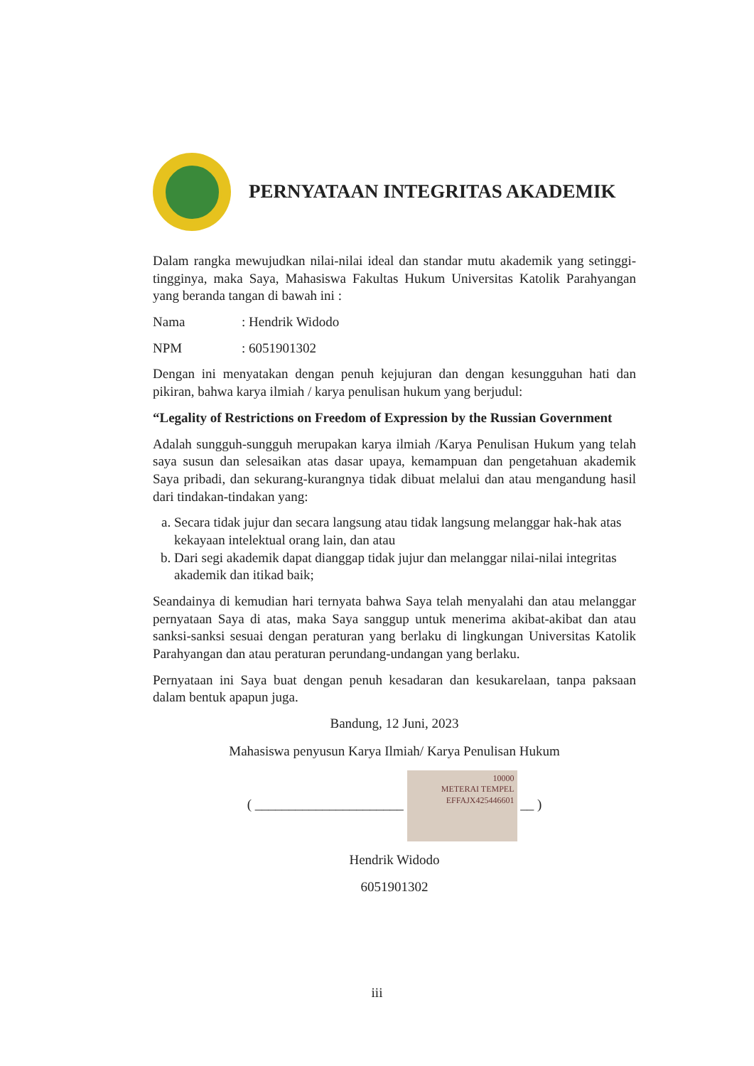PERNYATAAN INTEGRITAS AKADEMIK
Dalam rangka mewujudkan nilai-nilai ideal dan standar mutu akademik yang setinggi-tingginya, maka Saya, Mahasiswa Fakultas Hukum Universitas Katolik Parahyangan yang beranda tangan di bawah ini :
Nama: Hendrik Widodo
NPM: 6051901302
Dengan ini menyatakan dengan penuh kejujuran dan dengan kesungguhan hati dan pikiran, bahwa karya ilmiah / karya penulisan hukum yang berjudul:
“Legality of Restrictions on Freedom of Expression by the Russian Government
Adalah sungguh-sungguh merupakan karya ilmiah /Karya Penulisan Hukum yang telah saya susun dan selesaikan atas dasar upaya, kemampuan dan pengetahuan akademik Saya pribadi, dan sekurang-kurangnya tidak dibuat melalui dan atau mengandung hasil dari tindakan-tindakan yang:
a. Secara tidak jujur dan secara langsung atau tidak langsung melanggar hak-hak atas kekayaan intelektual orang lain, dan atau
b. Dari segi akademik dapat dianggap tidak jujur dan melanggar nilai-nilai integritas akademik dan itikad baik;
Seandainya di kemudian hari ternyata bahwa Saya telah menyalahi dan atau melanggar pernyataan Saya di atas, maka Saya sanggup untuk menerima akibat-akibat dan atau sanksi-sanksi sesuai dengan peraturan yang berlaku di lingkungan Universitas Katolik Parahyangan dan atau peraturan perundang-undangan yang berlaku.
Pernyataan ini Saya buat dengan penuh kesadaran dan kesukarelaan, tanpa paksaan dalam bentuk apapun juga.
Bandung, 12 Juni, 2023
Mahasiswa penyusun Karya Ilmiah/ Karya Penulisan Hukum
( ______________________ 10000
METERAI TEMPEL
EFFAJX425446601 __ )
Hendrik Widodo
6051901302
iii